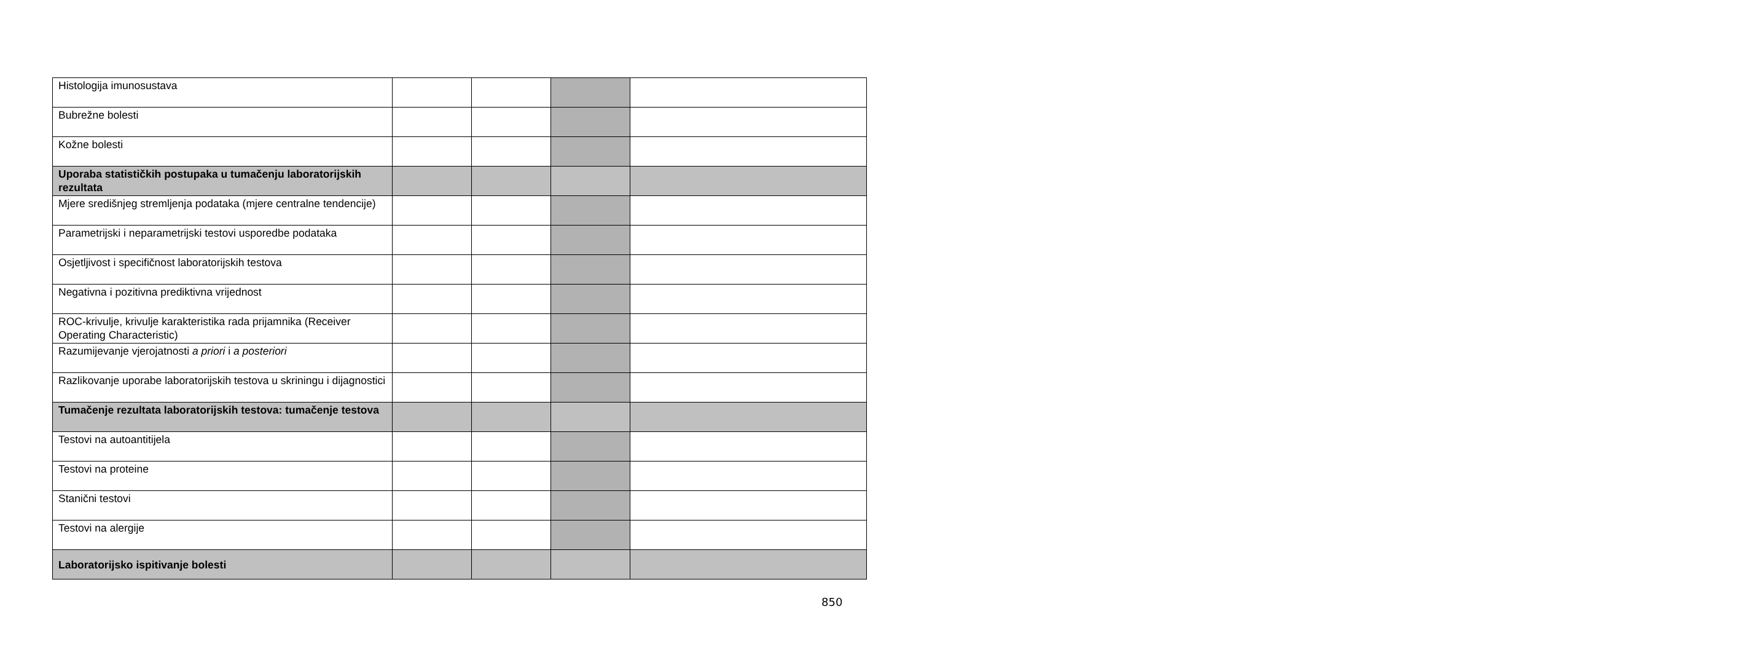| Histologija imunosustava | | | | |
| Bubrežne bolesti | | | | |
| Kožne bolesti | | | | |
| Uporaba statističkih postupaka u tumačenju laboratorijskih rezultata | | | | |
| Mjere središnjeg stremljenja podataka (mjere centralne tendencije) | | | | |
| Parametrijski i neparametrijski testovi usporedbe podataka | | | | |
| Osjetljivost i specifičnost laboratorijskih testova | | | | |
| Negativna i pozitivna prediktivna vrijednost | | | | |
| ROC-krivulje, krivulje karakteristika rada prijamnika (Receiver Operating Characteristic) | | | | |
| Razumijevanje vjerojatnosti a priori i a posteriori | | | | |
| Razlikovanje uporabe laboratorijskih testova u skriningu i dijagnostici | | | | |
| Tumačenje rezultata laboratorijskih testova: tumačenje testova | | | | |
| Testovi na autoantitijela | | | | |
| Testovi na proteine | | | | |
| Stanični testovi | | | | |
| Testovi na alergije | | | | |
| Laboratorijsko ispitivanje bolesti | | | | |
850